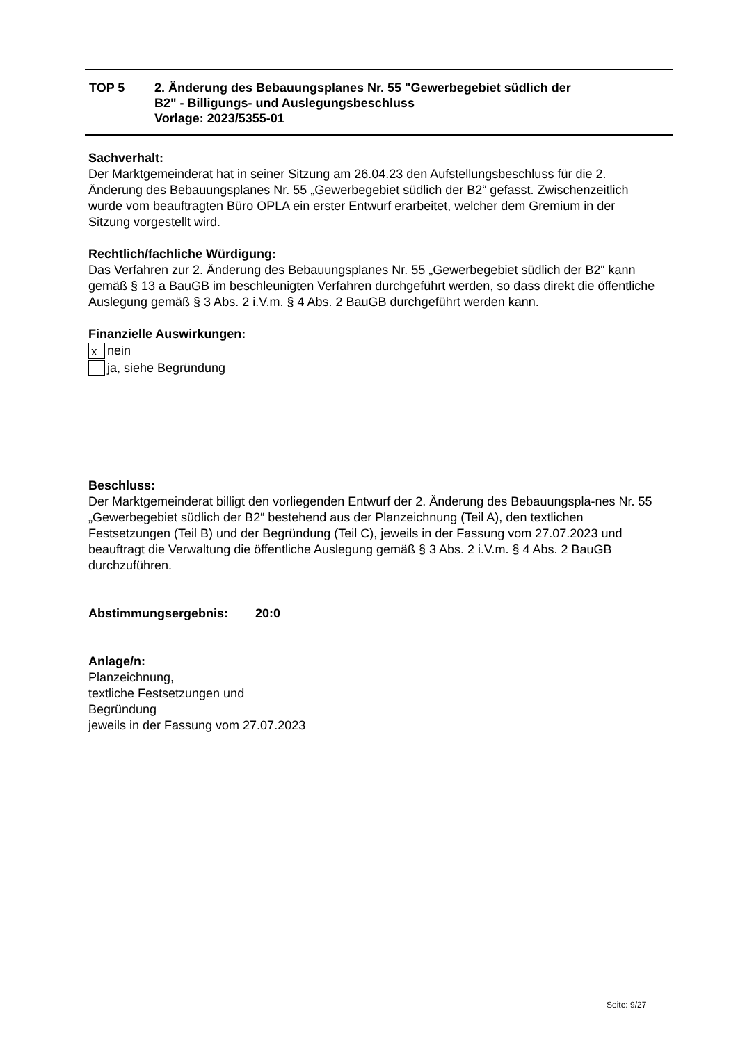| TOP 5 | 2. Änderung des Bebauungsplanes Nr. 55 "Gewerbegebiet südlich der B2" - Billigungs- und Auslegungsbeschluss Vorlage: 2023/5355-01 |
Sachverhalt:
Der Marktgemeinderat hat in seiner Sitzung am 26.04.23 den Aufstellungsbeschluss für die 2. Änderung des Bebauungsplanes Nr. 55 „Gewerbegebiet südlich der B2“ gefasst. Zwischenzeitlich wurde vom beauftragten Büro OPLA ein erster Entwurf erarbeitet, welcher dem Gremium in der Sitzung vorgestellt wird.
Rechtlich/fachliche Würdigung:
Das Verfahren zur 2. Änderung des Bebauungsplanes Nr. 55 „Gewerbegebiet südlich der B2“ kann gemäß § 13 a BauGB im beschleunigten Verfahren durchgeführt werden, so dass direkt die öffentliche Auslegung gemäß § 3 Abs. 2 i.V.m. § 4 Abs. 2 BauGB durchgeführt werden kann.
Finanzielle Auswirkungen:
x
nein
ja, siehe Begründung
Beschluss:
Der Marktgemeinderat billigt den vorliegenden Entwurf der 2. Änderung des Bebauungspla-nes Nr. 55 „Gewerbegebiet südlich der B2“ bestehend aus der Planzeichnung (Teil A), den textlichen Festsetzungen (Teil B) und der Begründung (Teil C), jeweils in der Fassung vom 27.07.2023 und beauftragt die Verwaltung die öffentliche Auslegung gemäß § 3 Abs. 2 i.V.m. § 4 Abs. 2 BauGB durchzuführen.
Abstimmungsergebnis: 20:0
Anlage/n:
Planzeichnung,
textliche Festsetzungen und
Begründung
jeweils in der Fassung vom 27.07.2023
Seite: 9/27